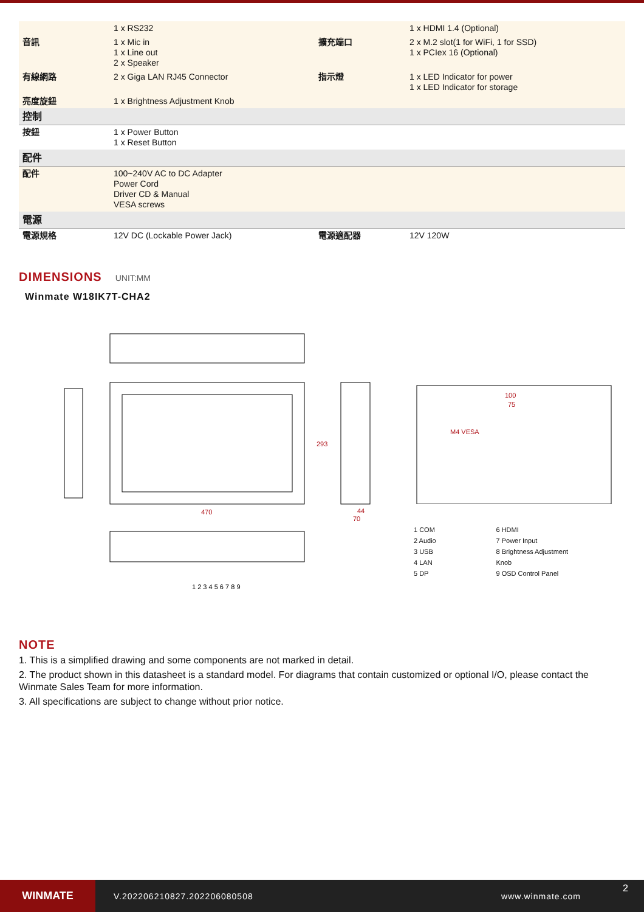| | 1 x RS232 | | 1 x HDMI 1.4 (Optional) |
| 音訊 | 1 x Mic in 1 x Line out 2 x Speaker | 擴充端口 | 2 x M.2 slot(1 for WiFi, 1 for SSD) 1 x PCIex 16 (Optional) |
| 有線網路 | 2 x Giga LAN RJ45 Connector | 指示燈 | 1 x LED Indicator for power 1 x LED Indicator for storage |
| 亮度旋鈕 | 1 x Brightness Adjustment Knob | | |
| 控制 | | | |
| 按鈕 | 1 x Power Button 1 x Reset Button | | |
| 配件 | | | |
| 配件 | 100~240V AC to DC Adapter Power Cord Driver CD & Manual VESA screws | | |
| 電源 | | | |
| 電源規格 | 12V DC (Lockable Power Jack) | 電源適配器 | 12V 120W |
DIMENSIONS
UNIT:MM
Winmate W18IK7T-CHA2
470
293
44
70
1 2 3 4 5 6 7 8 9
100
75
M4 VESA
1 COM
2 Audio
3 USB
4 LAN
5 DP
6 HDMI
7 Power Input
8 Brightness Adjustment Knob
9 OSD Control Panel
NOTE
1. This is a simplified drawing and some components are not marked in detail.
2. The product shown in this datasheet is a standard model. For diagrams that contain customized or optional I/O, please contact the Winmate Sales Team for more information.
3. All specifications are subject to change without prior notice.
WINMATE
V.202206210827.202206080508 www.winmate.com
2